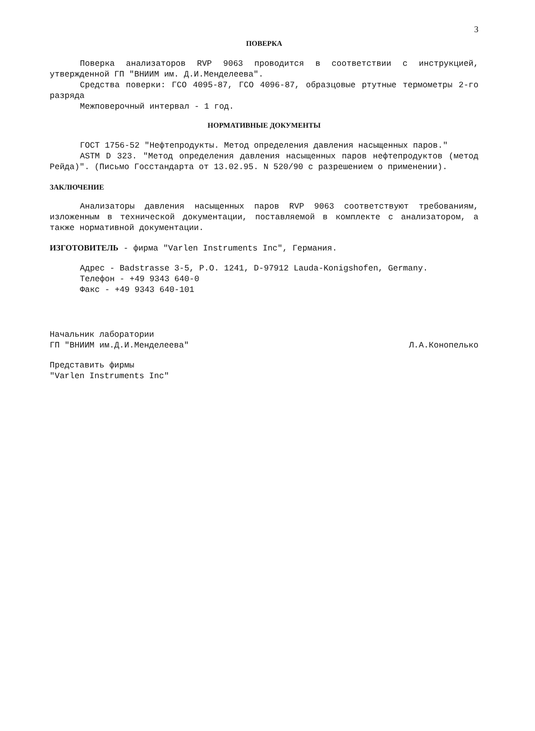3
ПОВЕРКА
Поверка анализаторов RVP 9063 проводится в соответствии с инструкцией, утвержденной ГП "ВНИИМ им. Д.И.Менделеева".
Средства поверки: ГСО 4095-87, ГСО 4096-87, образцовые ртутные термометры 2-го разряда
Межповерочный интервал - 1 год.
НОРМАТИВНЫЕ ДОКУМЕНТЫ
ГОСТ 1756-52 "Нефтепродукты. Метод определения давления насыщенных паров."
ASTM D 323. "Метод определения давления насыщенных паров нефтепродуктов (метод Рейда)". (Письмо Госстандарта от 13.02.95. N 520/90 с разрешением о применении).
ЗАКЛЮЧЕНИЕ
Анализаторы давления насыщенных паров RVP 9063 соответствуют требованиям, изложенным в технической документации, поставляемой в комплекте с анализатором, а также нормативной документации.
ИЗГОТОВИТЕЛЬ - фирма "Varlen Instruments Inc", Германия.
Адрес - Badstrasse 3-5, P.O. 1241, D-97912 Lauda-Konigshofen, Germany.
Телефон - +49 9343 640-0
Факс - +49 9343 640-101
Начальник лаборатории
ГП "ВНИИМ им.Д.И.Менделеева"
Л.А.Конопелько
Представить фирмы
"Varlen Instruments Inc"